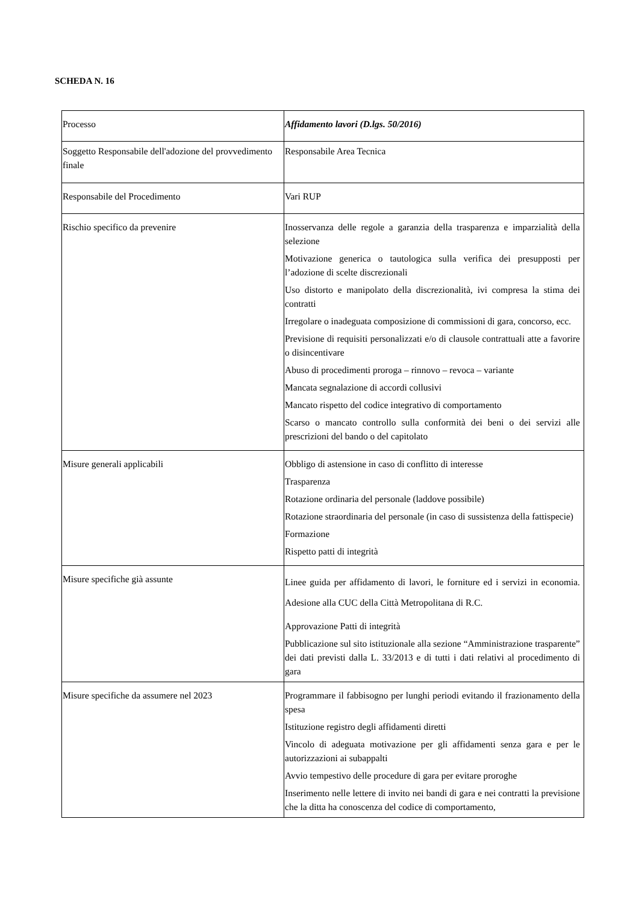SCHEDA N. 16
| Processo | Affidamento lavori (D.lgs. 50/2016) |
| Soggetto Responsabile dell'adozione del provvedimento finale | Responsabile Area Tecnica |
| Responsabile del Procedimento | Vari RUP |
| Rischio specifico da prevenire | Inosservanza delle regole a garanzia della trasparenza e imparzialità della selezione Motivazione generica o tautologica sulla verifica dei presupposti per l’adozione di scelte discrezionali Uso distorto e manipolato della discrezionalità, ivi compresa la stima dei contratti Irregolare o inadeguata composizione di commissioni di gara, concorso, ecc. Previsione di requisiti personalizzati e/o di clausole contrattuali atte a favorire o disincentivare Abuso di procedimenti proroga – rinnovo – revoca – variante Mancata segnalazione di accordi collusivi Mancato rispetto del codice integrativo di comportamento Scarso o mancato controllo sulla conformità dei beni o dei servizi alle prescrizioni del bando o del capitolato |
| Misure generali applicabili | Obbligo di astensione in caso di conflitto di interesse Trasparenza Rotazione ordinaria del personale (laddove possibile) Rotazione straordinaria del personale (in caso di sussistenza della fattispecie) Formazione Rispetto patti di integrità |
| Misure specifiche già assunte | Linee guida per affidamento di lavori, le forniture ed i servizi in economia. Adesione alla CUC della Città Metropolitana di R.C. Approvazione Patti di integrità Pubblicazione sul sito istituzionale alla sezione “Amministrazione trasparente” dei dati previsti dalla L. 33/2013 e di tutti i dati relativi al procedimento di gara |
| Misure specifiche da assumere nel 2023 | Programmare il fabbisogno per lunghi periodi evitando il frazionamento della spesa Istituzione registro degli affidamenti diretti Vincolo di adeguata motivazione per gli affidamenti senza gara e per le autorizzazioni ai subappalti Avvio tempestivo delle procedure di gara per evitare proroghe Inserimento nelle lettere di invito nei bandi di gara e nei contratti la previsione che la ditta ha conoscenza del codice di comportamento, |